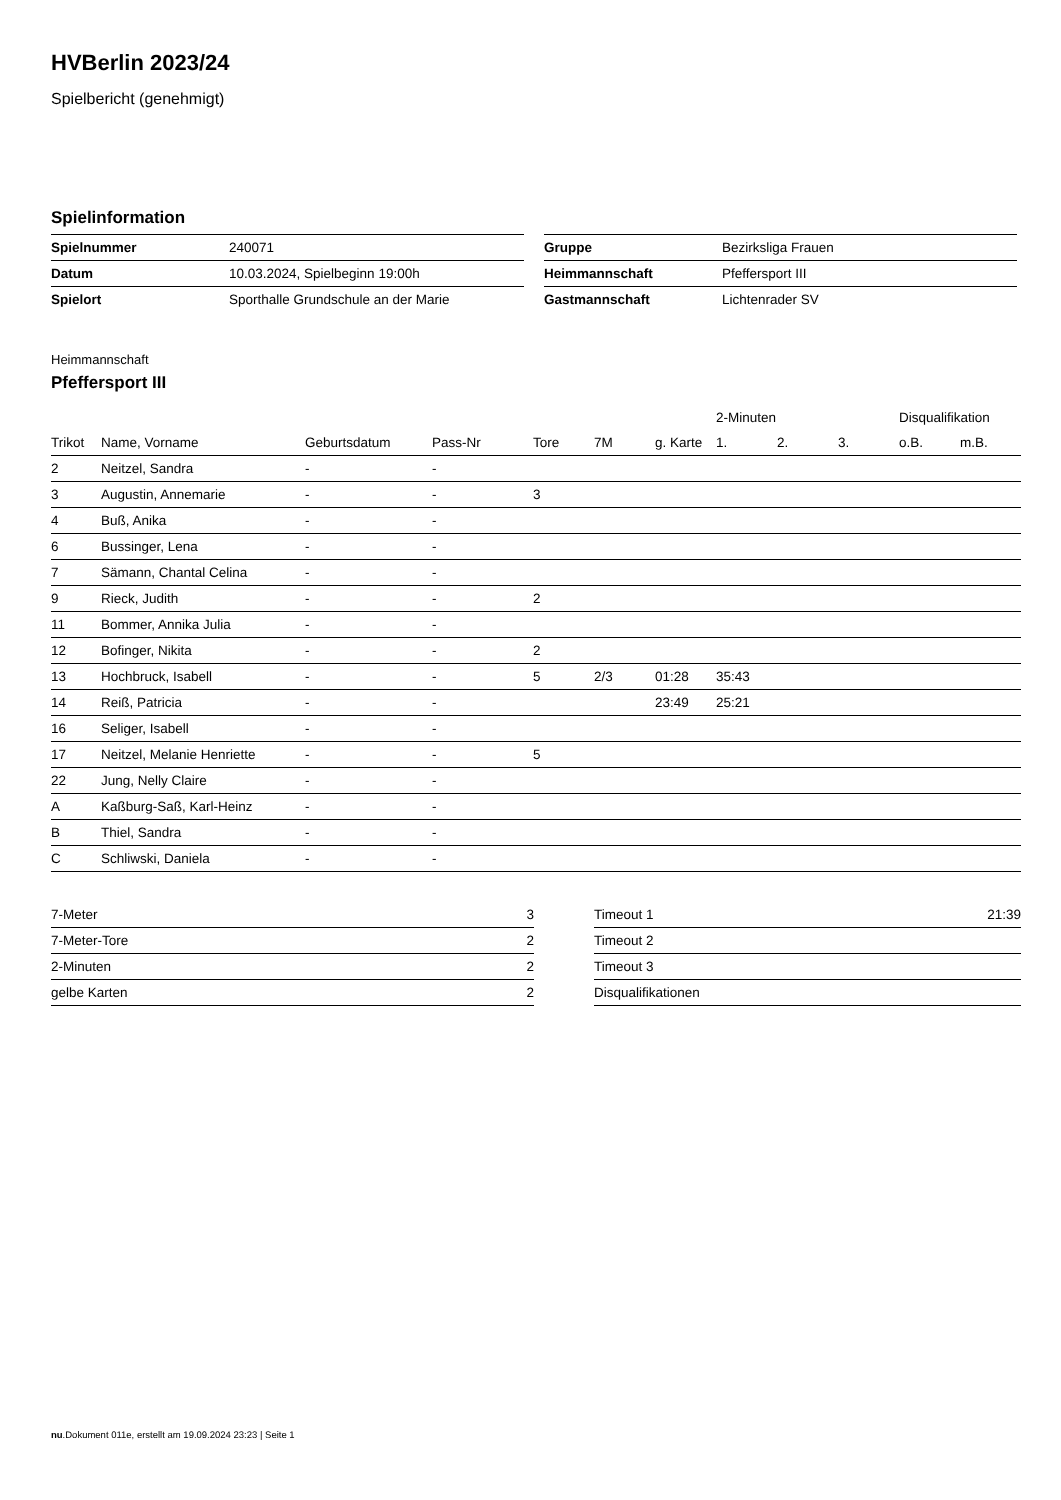HVBerlin 2023/24
Spielbericht (genehmigt)
Spielinformation
| Spielnummer | 240071 |
| Datum | 10.03.2024, Spielbeginn 19:00h |
| Spielort | Sporthalle Grundschule an der Marie |
| Gruppe | Bezirksliga Frauen |
| Heimmannschaft | Pfeffersport III |
| Gastmannschaft | Lichtenrader SV |
Heimmannschaft
Pfeffersport III
| | | | | | | | 2-Minuten | | | Disqualifikation | |
| --- | --- | --- | --- | --- | --- | --- | --- | --- | --- | --- | --- |
| Trikot | Name, Vorname | Geburtsdatum | Pass-Nr | Tore | 7M | g. Karte | 1. | 2. | 3. | o.B. | m.B. |
| 2 | Neitzel, Sandra | - | - | | | | | | | | |
| 3 | Augustin, Annemarie | - | - | 3 | | | | | | | |
| 4 | Buß, Anika | - | - | | | | | | | | |
| 6 | Bussinger, Lena | - | - | | | | | | | | |
| 7 | Sämann, Chantal Celina | - | - | | | | | | | | |
| 9 | Rieck, Judith | - | - | 2 | | | | | | | |
| 11 | Bommer, Annika Julia | - | - | | | | | | | | |
| 12 | Bofinger, Nikita | - | - | 2 | | | | | | | |
| 13 | Hochbruck, Isabell | - | - | 5 | 2/3 | 01:28 | 35:43 | | | | |
| 14 | Reiß, Patricia | - | - | | | 23:49 | 25:21 | | | | |
| 16 | Seliger, Isabell | - | - | | | | | | | | |
| 17 | Neitzel, Melanie Henriette | - | - | 5 | | | | | | | |
| 22 | Jung, Nelly Claire | - | - | | | | | | | | |
| A | Kaßburg-Saß, Karl-Heinz | - | - | | | | | | | | |
| B | Thiel, Sandra | - | - | | | | | | | | |
| C | Schliwski, Daniela | - | - | | | | | | | | |
| 7-Meter | 3 |
| 7-Meter-Tore | 2 |
| 2-Minuten | 2 |
| gelbe Karten | 2 |
| Timeout 1 | 21:39 |
| Timeout 2 | |
| Timeout 3 | |
| Disqualifikationen | |
nu.Dokument 011e, erstellt am 19.09.2024 23:23 | Seite 1